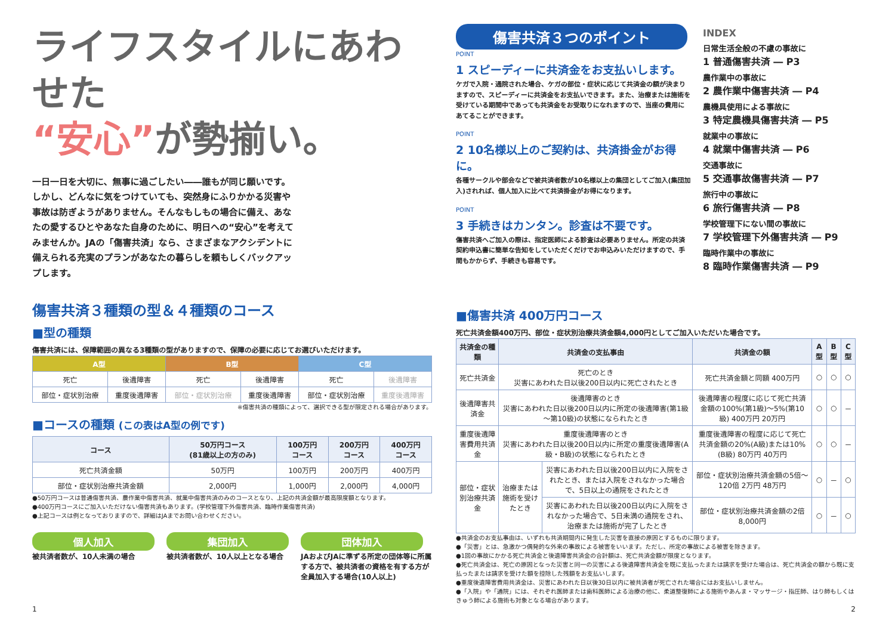ライフスタイルにあわせた
“安心”が勢揃い。
一日一日を大切に、無事に過ごしたい――誰もが同じ願いです。しかし、どんなに気をつけていても、突然身にふりかかる災害や事故は防ぎようがありません。そんなもしもの場合に備え、あなたの愛するひとやあなた自身のために、明日への“安心”を考えてみませんか。JAの「傷害共済」なら、さまざまなアクシデントに備えられる充実のプランがあなたの暮らしを頼もしくバックアップします。
傷害共済３種類の型＆４種類のコース
■型の種類
傷害共済には、保障範囲の異なる3種類の型がありますので、保障の必要に応じてお選びいただけます。
| A型 | | B型 | | C型 | |
| --- | --- | --- | --- | --- | --- |
| 死亡 | 後遺障害 | 死亡 | 後遺障害 | 死亡 | 後遺障害 |
| 部位・症状別治療 | 重度後遺障害 | 部位・症状別治療 | 重度後遺障害 | 部位・症状別治療 | 重度後遺障害 |
※傷害共済の種類によって、選択できる型が限定される場合があります。
■コースの種類 (この表はA型の例です)
| コース | 50万円コース (81歳以上の方のみ) | 100万円 コース | 200万円 コース | 400万円 コース |
| --- | --- | --- | --- | --- |
| 死亡共済金額 | 50万円 | 100万円 | 200万円 | 400万円 |
| 部位・症状別治療共済金額 | 2,000円 | 1,000円 | 2,000円 | 4,000円 |
●50万円コースは普通傷害共済、農作業中傷害共済、就業中傷害共済のみのコースとなり、上記の共済金額が最高限度額となります。
●400万円コースにご加入いただけない傷害共済もあります。(学校管理下外傷害共済、臨時作業傷害共済)
●上記コースは例となっておりますので、詳細はJAまでお問い合わせください。
個人加入
被共済者数が、10人未満の場合
集団加入
被共済者数が、10人以上となる場合
団体加入
JAおよびJAに準ずる所定の団体等に所属する方で、被共済者の資格を有する方が全員加入する場合(10人以上)
1
傷害共済３つのポイント
POINT
1 スピーディーに共済金をお支払いします。
ケガで入院・通院された場合、ケガの部位・症状に応じて共済金の額が決まりますので、スピーディーに共済金をお支払いできます。また、治療または施術を受けている期間中であっても共済金をお受取りになれますので、当座の費用にあてることができます。
POINT
2 10名様以上のご契約は、共済掛金がお得に。
各種サークルや部会などで被共済者数が10名様以上の集団としてご加入(集団加入)されれば、個人加入に比べて共済掛金がお得になります。
POINT
3 手続きはカンタン。診査は不要です。
傷害共済へご加入の際は、指定医師による診査は必要ありません。所定の共済契約申込書に簡単な告知をしていただくだけでお申込みいただけますので、手間もかからず、手続きも容易です。
INDEX
日常生活全般の不慮の事故に
1 普通傷害共済 ― P3
農作業中の事故に
2 農作業中傷害共済 ― P4
農機具使用による事故に
3 特定農機具傷害共済 ― P5
就業中の事故に
4 就業中傷害共済 ― P6
交通事故に
5 交通事故傷害共済 ― P7
旅行中の事故に
6 旅行傷害共済 ― P8
学校管理下にない間の事故に
7 学校管理下外傷害共済 ― P9
臨時作業中の事故に
8 臨時作業傷害共済 ― P9
■傷害共済 400万円コース
死亡共済金額400万円、部位・症状別治療共済金額4,000円としてご加入いただいた場合です。
| 共済金の種類 | 共済金の支払事由 | | 共済金の額 | A型 | B型 | C型 |
| --- | --- | --- | --- | --- | --- | --- |
| 死亡共済金 | 死亡のとき 災害にあわれた日以後200日以内に死亡されたとき | | 死亡共済金額と同額 400万円 | ○ | ○ | ○ |
| 後遺障害共済金 | 後遺障害のとき 災害にあわれた日以後200日以内に所定の後遺障害(第1級～第10級)の状態になられたとき | | 後遺障害の程度に応じて死亡共済金額の100%(第1級)～5%(第10級) 400万円 20万円 | ○ | ○ | － |
| 重度後遺障害費用共済金 | 重度後遺障害のとき 災害にあわれた日以後200日以内に所定の重度後遺障害(A級・B級)の状態になられたとき | | 重度後遺障害の程度に応じて死亡共済金額の20%(A級)または10%(B級) 80万円 40万円 | ○ | ○ | － |
| 部位・症状別治療共済金 | 治療または施術を受けたとき | 災害にあわれた日以後200日以内に入院をされたとき、または入院をされなかった場合で、5日以上の通院をされたとき | 部位・症状別治療共済金額の5倍～120倍 2万円 48万円 | ○ | － | ○ |
| | | 災害にあわれた日以後200日以内に入院をされなかった場合で、5日未満の通院をされ、治療または施術が完了したとき | 部位・症状別治療共済金額の2倍 8,000円 | ○ | － | ○ |
●共済金のお支払事由は、いずれも共済期間内に発生した災害を直接の原因とするものに限ります。
●「災害」とは、急激かつ偶発的な外来の事故による被害をいいます。ただし、所定の事故による被害を除きます。
●1回の事故にかかる死亡共済金と後遺障害共済金の合計額は、死亡共済金額が限度となります。
●死亡共済金は、死亡の原因となった災害と同一の災害による後遺障害共済金を既に支払ったまたは請求を受けた場合は、死亡共済金の額から既に支払ったまたは請求を受けた額を控除した残額をお支払いします。
●重度後遺障害費用共済金は、災害にあわれた日以後30日以内に被共済者が死亡された場合にはお支払いしません。
●「入院」や「通院」には、それぞれ医師または歯科医師による治療の他に、柔道整復師による施術やあんま・マッサージ・指圧師、はり師もしくはきゅう師による施術も対象となる場合があります。
2